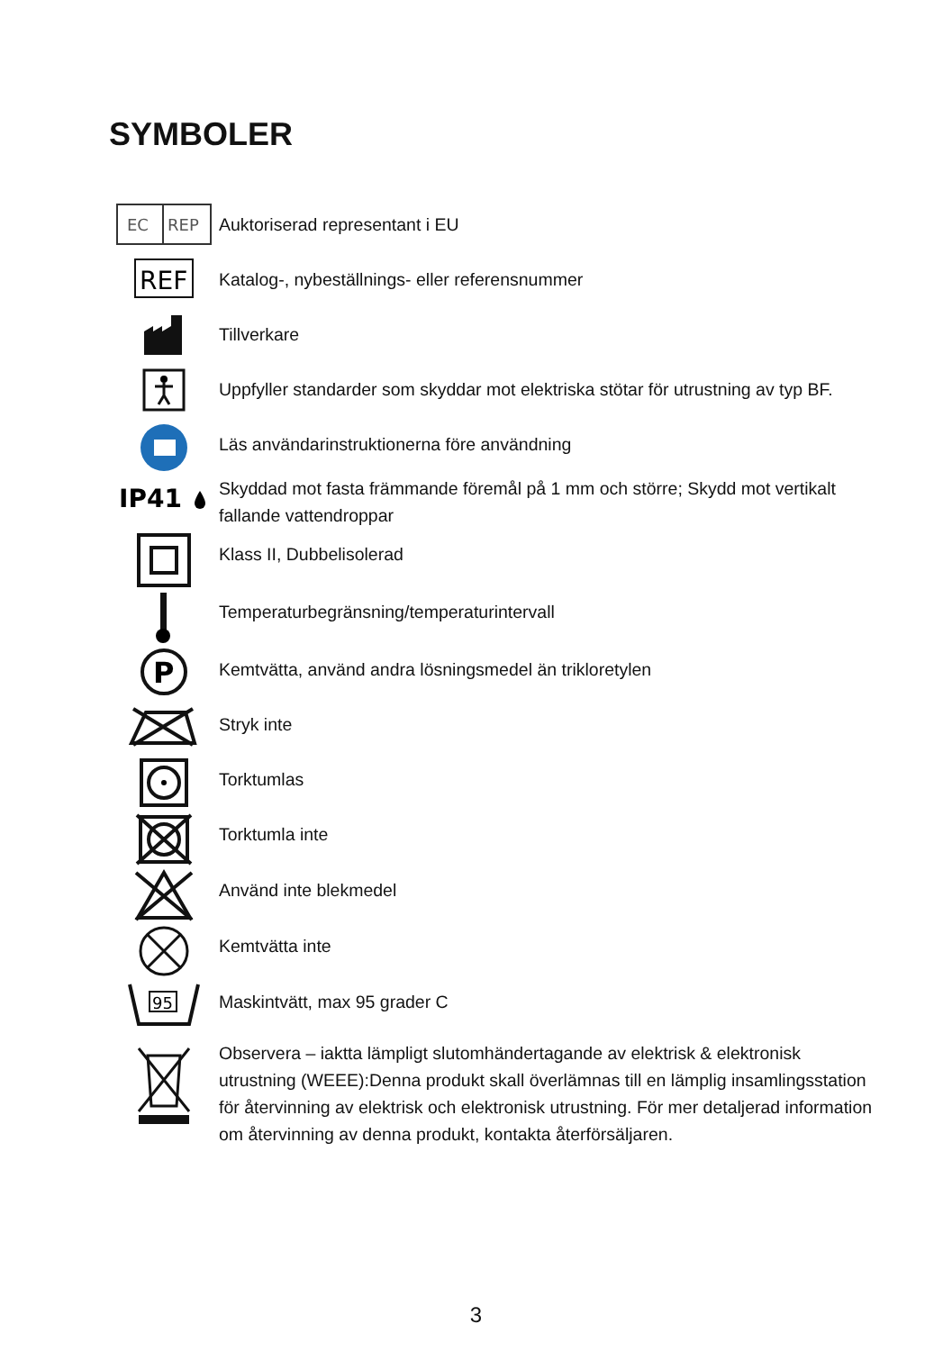SYMBOLER
EC
REP
Auktoriserad representant i EU
REF
Katalog-, nybeställnings- eller referensnummer
Tillverkare
Uppfyller standarder som skyddar mot elektriska stötar för utrustning av typ BF.
Läs användarinstruktionerna före användning
IP41
Skyddad mot fasta främmande föremål på 1 mm och större; Skydd mot vertikalt fallande vattendroppar
Klass II, Dubbelisolerad
Temperaturbegränsning/temperaturintervall
P
Kemtvätta, använd andra lösningsmedel än trikloretylen
Stryk inte
Torktumlas
Torktumla inte
Använd inte blekmedel
Kemtvätta inte
95
Maskintvätt, max 95 grader C
Observera – iaktta lämpligt slutomhändertagande av elektrisk & elektronisk utrustning (WEEE):Denna produkt skall överlämnas till en lämplig insamlingsstation för återvinning av elektrisk och elektronisk utrustning. För mer detaljerad information om återvinning av denna produkt, kontakta återförsäljaren.
3